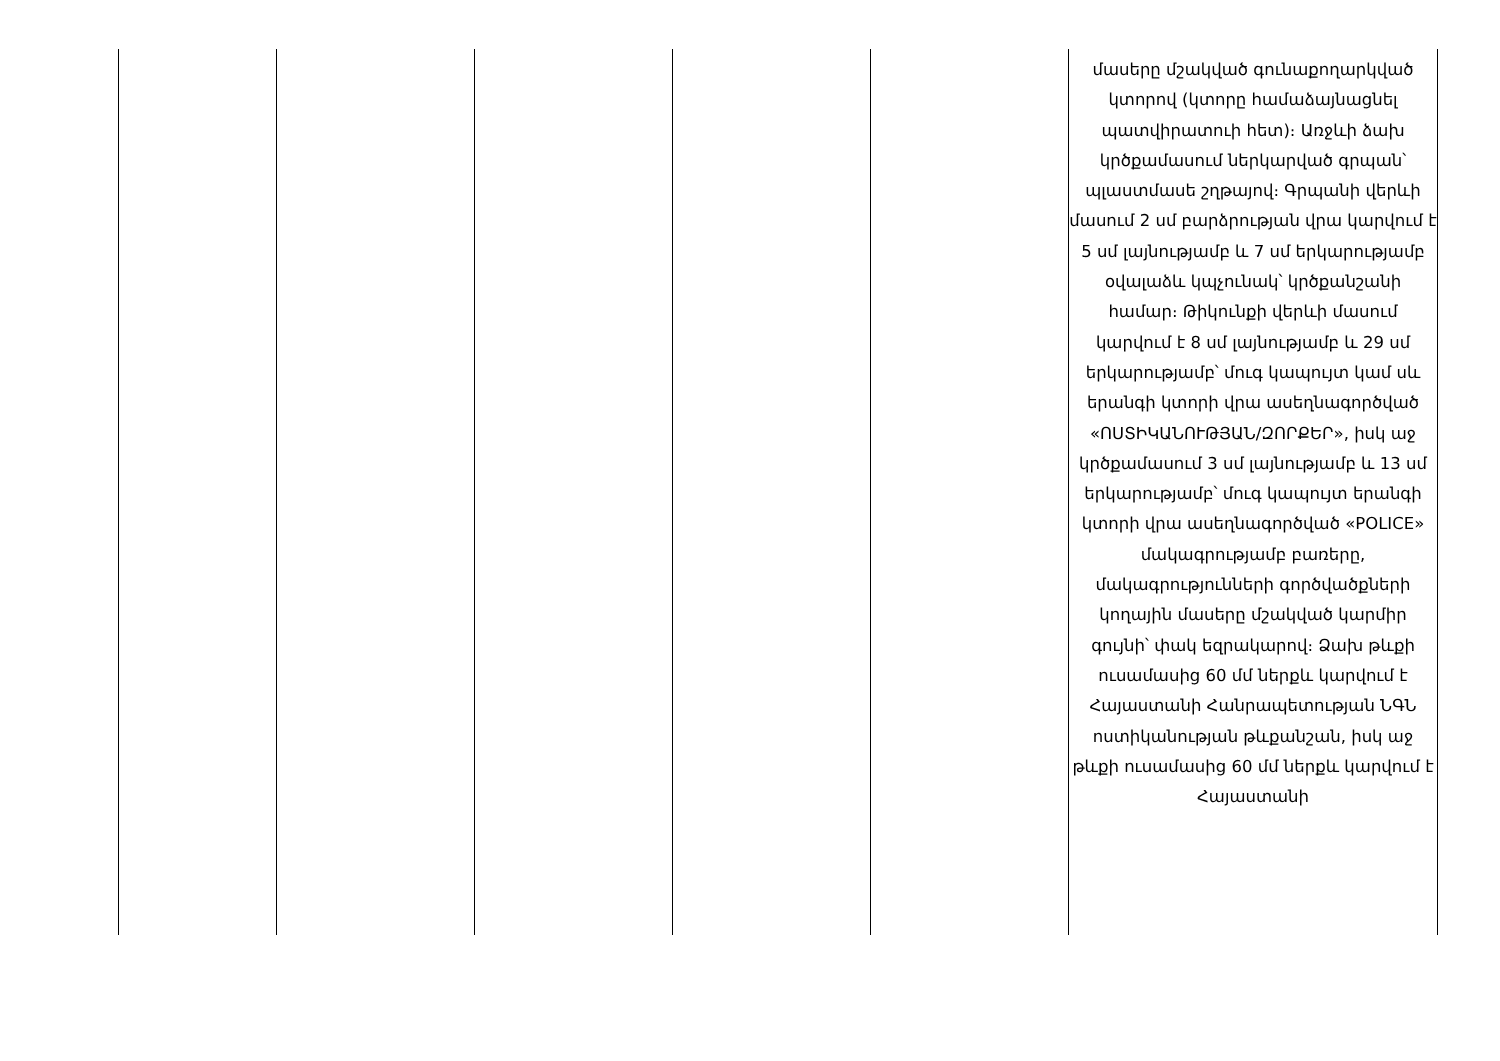| | | | | | մասերը մշակված գունաքողարկված կտորով (կտորը համաձայնացնել պատվիրատուի հետ)։ Առջևի ձախ կրծքամասում ներկարված գրպան՝ պլաստմասե շղթայով։ Գրպանի վերևի մասում 2 սմ բարձրության վրա կարվում է 5 սմ լայնությամբ և 7 սմ երկարությամբ օվալաձև կպչունակ՝ կրծքանշանի համար։ Թիկունքի վերևի մասում կարվում է 8 սմ լայնությամբ և 29 սմ երկարությամբ՝ մուգ կապույտ կամ սև երանգի կտորի վրա ասեղնագործված «ՈՍՏԻԿԱՆՈՒԹՅԱՆ/ԶՈՐՔԵՐ», իսկ աջ կրծքամասում 3 սմ լայնությամբ և 13 սմ երկարությամբ՝ մուգ կապույտ երանգի կտորի վրա ասեղնագործված «POLICE» մակագրությամբ բառերը, մակագրությունների գործվածքների կողային մասերը մշակված կարմիր գույնի՝ փակ եզրակարով։ Ձախ թևքի ուսամասից 60 մմ ներքև կարվում է Հայաստանի Հանրապետության ՆԳՆ ոստիկանության թևքանշան, իսկ աջ թևքի ուսամասից 60 մմ ներքև կարվում է Հայաստանի |